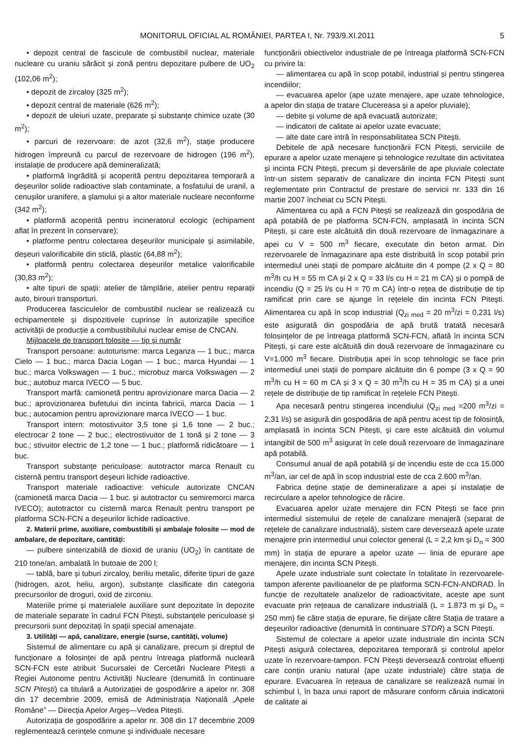MONITORUL OFICIAL AL ROMÂNIEI, PARTEA I, Nr. 793/9.XI.2011 5
• depozit central de fascicule de combustibil nuclear, materiale nucleare cu uraniu sărăcit și zonă pentru depozitare pulbere de UO<sub>2</sub> (102,06 m<sup>2</sup>);
• depozit de zircaloy (325 m<sup>2</sup>);
• depozit central de materiale (626 m<sup>2</sup>);
• depozit de uleiuri uzate, preparate și substanțe chimice uzate (30 m<sup>2</sup>);
• parcuri de rezervoare: de azot (32,6 m<sup>2</sup>), stație producere hidrogen împreună cu parcul de rezervoare de hidrogen (196 m<sup>2</sup>), instalație de producere apă demineralizată;
• platformă îngrădită și acoperită pentru depozitarea temporară a deșeurilor solide radioactive slab contaminate, a fosfatului de uranil, a cenușilor uranifere, a șlamului și a altor materiale nucleare neconforme (342 m<sup>2</sup>);
• platformă acoperită pentru incineratorul ecologic (echipament aflat în prezent în conservare);
• platforme pentru colectarea deșeurilor municipale și asimilabile, deșeuri valorificabile din sticlă, plastic (64,88 m<sup>2</sup>);
• platformă pentru colectarea deșeurilor metalice valorificabile (30,83 m<sup>2</sup>);
• alte tipuri de spații: atelier de tâmplărie, atelier pentru reparații auto, birouri transporturi.
Producerea fasciculelor de combustibil nuclear se realizează cu echipamentele și dispozitivele cuprinse în autorizațiile specifice activității de producție a combustibilului nuclear emise de CNCAN.
Mijloacele de transport folosite — tip și număr
Transport persoane: autoturisme: marca Leganza — 1 buc.; marca Cielo — 1 buc.; marca Dacia Logan — 1 buc.; marca Hyundai — 1 buc.; marca Volkswagen — 1 buc.; microbuz marca Volkswagen — 2 buc.; autobuz marca IVECO — 5 buc.
Transport marfă: camionetă pentru aprovizionare marca Dacia — 2 buc.; aprovizionarea bufetului din incinta fabricii, marca Dacia — 1 buc.; autocamion pentru aprovizionare marca IVECO — 1 buc.
Transport intern: motostivuitor 3,5 tone și 1,6 tone — 2 buc.; electrocar 2 tone — 2 buc.; electrostivuitor de 1 tonă și 2 tone — 3 buc.; stivuitor electric de 1,2 tone — 1 buc.; platformă ridicătoare — 1 buc.
Transport substanțe periculoase: autotractor marca Renault cu cisternă pentru transport deșeuri lichide radioactive.
Transport materiale radioactive: vehicule autorizate CNCAN (camionetă marca Dacia — 1 buc. și autotractor cu semiremorci marca IVECO); autotractor cu cisternă marca Renault pentru transport pe platforma SCN-FCN a deșeurilor lichide radioactive.
2. Materii prime, auxiliare, combustibili și ambalaje folosite — mod de ambalare, de depozitare, cantități:
— pulbere sinterizabilă de dioxid de uraniu (UO<sub>2</sub>) în cantitate de 210 tone/an, ambalată în butoaie de 200 l;
— tablă, bare și tuburi zircaloy, beriliu metalic, diferite tipuri de gaze (hidrogen, azot, heliu, argon), substanțe clasificate din categoria precursorilor de droguri, oxid de zirconiu.
Materiile prime și materialele auxiliare sunt depozitate în depozite de materiale separate în cadrul FCN Pitești, substanțele periculoase și precursorii sunt depozitați în spații special amenajate.
3. Utilități — apă, canalizare, energie (surse, cantități, volume)
Sistemul de alimentare cu apă și canalizare, precum și dreptul de funcționare a folosinței de apă pentru întreaga platformă nucleară SCN-FCN este atribuit Sucursalei de Cercetări Nucleare Pitești a Regiei Autonome pentru Activități Nucleare (denumită în continuare SCN Pitești) ca titulară a Autorizației de gospodărire a apelor nr. 308 din 17 decembrie 2009, emisă de Administrația Națională „Apele Române” — Direcția Apelor Argeș—Vedea Pitești.
Autorizația de gospodărire a apelor nr. 308 din 17 decembrie 2009 reglementează cerințele comune și individuale necesare
funcționării obiectivelor industriale de pe întreaga platformă SCN-FCN cu privire la:
— alimentarea cu apă în scop potabil, industrial și pentru stingerea incendiilor;
— evacuarea apelor (ape uzate menajere, ape uzate tehnologice, a apelor din stația de tratare Clucereasa și a apelor pluviale);
— debite și volume de apă evacuată autorizate;
— indicatori de calitate ai apelor uzate evacuate;
— alte date care intră în responsabilitatea SCN Pitești.
Debitele de apă necesare funcționării FCN Pitești, serviciile de epurare a apelor uzate menajere și tehnologice rezultate din activitatea și incinta FCN Pitești, precum și deversările de ape pluviale colectate într-un sistem separativ de canalizare din incinta FCN Pitești sunt reglementate prin Contractul de prestare de servicii nr. 133 din 16 martie 2007 încheiat cu SCN Pitești.
Alimentarea cu apă a FCN Pitești se realizează din gospodăria de apă potabilă de pe platforma SCN-FCN, amplasată în incinta SCN Pitești, și care este alcătuită din două rezervoare de înmagazinare a apei cu V = 500 m<sup>3</sup> fiecare, executate din beton armat. Din rezervoarele de înmagazinare apa este distribuită în scop potabil prin intermediul unei stații de pompare alcătuite din 4 pompe (2 x Q = 80 m<sup>3</sup>/h cu H = 55 m CA și 2 x Q = 33 l/s cu H = 21 m CA) și o pompă de incendiu (Q = 25 l/s cu H = 70 m CA) într-o rețea de distribuție de tip ramificat prin care se ajunge în rețelele din incinta FCN Pitești. Alimentarea cu apă în scop industrial (Q<sub>zi med</sub> = 20 m<sup>3</sup>/zi = 0,231 l/s) este asigurată din gospodăria de apă brută tratată necesară folosințelor de pe întreaga platformă SCN-FCN, aflată în incinta SCN Pitești, și care este alcătuită din două rezervoare de înmagazinare cu V=1.000 m<sup>3</sup> fiecare. Distribuția apei în scop tehnologic se face prin intermediul unei stații de pompare alcătuite din 6 pompe (3 x Q = 90 m<sup>3</sup>/h cu H = 60 m CA și 3 x Q = 30 m<sup>3</sup>/h cu H = 35 m CA) și a unei rețele de distribuție de tip ramificat în rețelele FCN Pitești.
Apa necesară pentru stingerea incendiului (Q<sub>zi med</sub> =200 m<sup>3</sup>/zi = 2,31 l/s) se asigură din gospodăria de apă pentru acest tip de folosință, amplasată în incinta SCN Pitești, și care este alcătuită din volumul intangibil de 500 m<sup>3</sup> asigurat în cele două rezervoare de înmagazinare apă potabilă.
Consumul anual de apă potabilă și de incendiu este de cca 15.000 m<sup>3</sup>/an, iar cel de apă în scop industrial este de cca 2.600 m<sup>3</sup>/an.
Fabrica deține stație de demineralizare a apei și instalație de recirculare a apelor tehnologice de răcire.
Evacuarea apelor uzate menajere din FCN Pitești se face prin intermediul sistemului de rețele de canalizare menajeră (separat de rețelele de canalizare industrială), sistem care deversează apele uzate menajere prin intermediul unui colector general (L = 2,2 km și D<sub>n</sub> = 300 mm) în stația de epurare a apelor uzate — linia de epurare ape menajere, din incinta SCN Pitești.
Apele uzate industriale sunt colectate în totalitate în rezervoarele-tampon aferente pavilioanelor de pe platforma SCN-FCN-ANDRAD. În funcție de rezultatele analizelor de radioactivitate, aceste ape sunt evacuate prin rețeaua de canalizare industrială (L = 1.873 m și D<sub>n</sub> = 250 mm) fie către stația de epurare, fie dirijate către Stația de tratare a deșeurilor radioactive (denumită în continuare STDR) a SCN Pitești.
Sistemul de colectare a apelor uzate industriale din incinta SCN Pitești asigură colectarea, depozitarea temporară și controlul apelor uzate în rezervoare-tampon. FCN Pitești deversează controlat efluenți care conțin uraniu natural (ape uzate industriale) către stația de epurare. Evacuarea în rețeaua de canalizare se realizează numai în schimbul I, în baza unui raport de măsurare conform căruia indicatorii de calitate ai